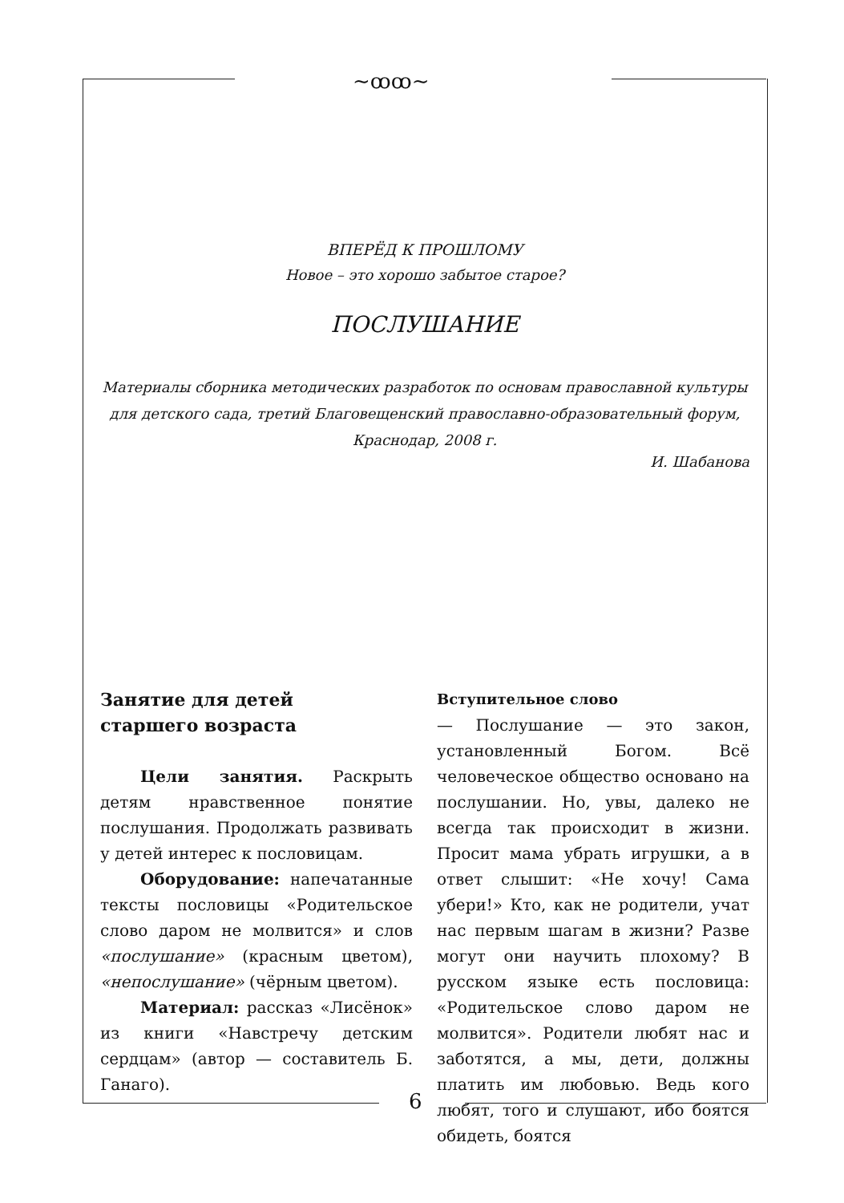~ꝏꝏ~
ВПЕРЁД К ПРОШЛОМУ
Новое – это хорошо забытое старое?
ПОСЛУШАНИЕ
Материалы сборника методических разработок по основам православной культуры для детского сада, третий Благовещенский православно-образовательный форум, Краснодар, 2008 г.
И. Шабанова
Занятие для детей
старшего возраста
Цели занятия. Раскрыть детям нравственное понятие послушания. Продолжать развивать у детей интерес к пословицам.
Оборудование: напечатанные тексты пословицы «Родительское слово даром не молвится» и слов «послушание» (красным цветом), «непослушание» (чёрным цветом).
Материал: рассказ «Лисёнок» из книги «Навстречу детским сердцам» (автор — составитель Б. Ганаго).
Вступительное слово
— Послушание — это закон, установленный Богом. Всё человеческое общество основано на послушании. Но, увы, далеко не всегда так происходит в жизни. Просит мама убрать игрушки, а в ответ слышит: «Не хочу! Сама убери!» Кто, как не родители, учат нас первым шагам в жизни? Разве могут они научить плохому? В русском языке есть пословица: «Родительское слово даром не молвится». Родители любят нас и заботятся, а мы, дети, должны платить им любовью. Ведь кого любят, того и слушают, ибо боятся обидеть, боятся
6